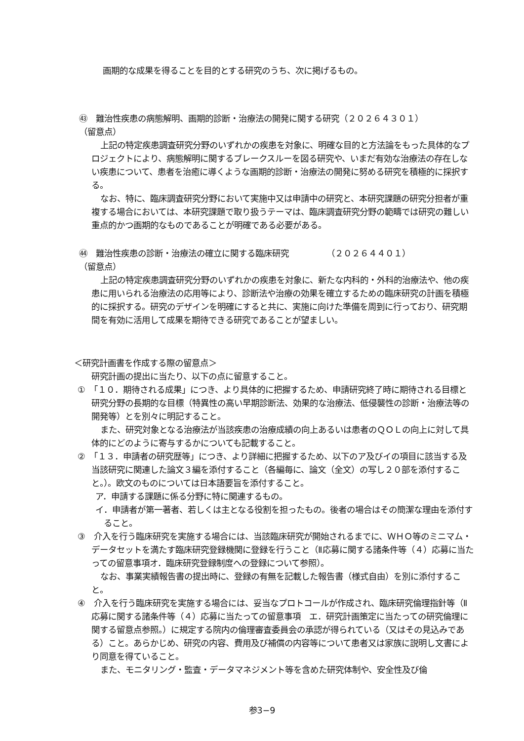画期的な成果を得ることを目的とする研究のうち、次に掲げるもの。
㊸　難治性疾患の病態解明、画期的診断・治療法の開発に関する研究（２０２６４３０１）
（留意点）
上記の特定疾患調査研究分野のいずれかの疾患を対象に、明確な目的と方法論をもった具体的なプロジェクトにより、病態解明に関するブレークスルーを図る研究や、いまだ有効な治療法の存在しない疾患について、患者を治癒に導くような画期的診断・治療法の開発に努める研究を積極的に採択する。
なお、特に、臨床調査研究分野において実施中又は申請中の研究と、本研究課題の研究分担者が重複する場合においては、本研究課題で取り扱うテーマは、臨床調査研究分野の範疇では研究の難しい重点的かつ画期的なものであることが明確である必要がある。
㊹　難治性疾患の診断・治療法の確立に関する臨床研究　　　　　（２０２６４４０１）
（留意点）
上記の特定疾患調査研究分野のいずれかの疾患を対象に、新たな内科的・外科的治療法や、他の疾患に用いられる治療法の応用等により、診断法や治療の効果を確立するための臨床研究の計画を積極的に採択する。研究のデザインを明確にすると共に、実施に向けた準備を周到に行っており、研究期間を有効に活用して成果を期待できる研究であることが望ましい。
＜研究計画書を作成する際の留意点＞
研究計画の提出に当たり、以下の点に留意すること。
①　「１０．期待される成果」につき、より具体的に把握するため、申請研究終了時に期待される目標と研究分野の長期的な目標（特異性の高い早期診断法、効果的な治療法、低侵襲性の診断・治療法等の開発等）とを別々に明記すること。
また、研究対象となる治療法が当該疾患の治療成績の向上あるいは患者のＱＯＬの向上に対して具体的にどのように寄与するかについても記載すること。
②　「１３．申請者の研究歴等」につき、より詳細に把握するため、以下のア及びイの項目に該当する及当該研究に関連した論文３編を添付すること（各編毎に、論文（全文）の写し２０部を添付すること。）。欧文のものについては日本語要旨を添付すること。
ア．申請する課題に係る分野に特に関連するもの。
イ．申請者が第一著者、若しくは主となる役割を担ったもの。後者の場合はその簡潔な理由を添付すること。
③　介入を行う臨床研究を実施する場合には、当該臨床研究が開始されるまでに、ＷＨＯ等のミニマム・データセットを満たす臨床研究登録機関に登録を行うこと（Ⅱ応募に関する諸条件等（４）応募に当たっての留意事項オ．臨床研究登録制度への登録について参照）。
なお、事業実績報告書の提出時に、登録の有無を記載した報告書（様式自由）を別に添付すること。
④　介入を行う臨床研究を実施する場合には、妥当なプロトコールが作成され、臨床研究倫理指針等（Ⅱ応募に関する諸条件等（４）応募に当たっての留意事項　エ．研究計画策定に当たっての研究倫理に関する留意点参照。）に規定する院内の倫理審査委員会の承認が得られている（又はその見込みである）こと。あらかじめ、研究の内容、費用及び補償の内容等について患者又は家族に説明し文書により同意を得ていること。
また、モニタリング・監査・データマネジメント等を含めた研究体制や、安全性及び倫
参3−9